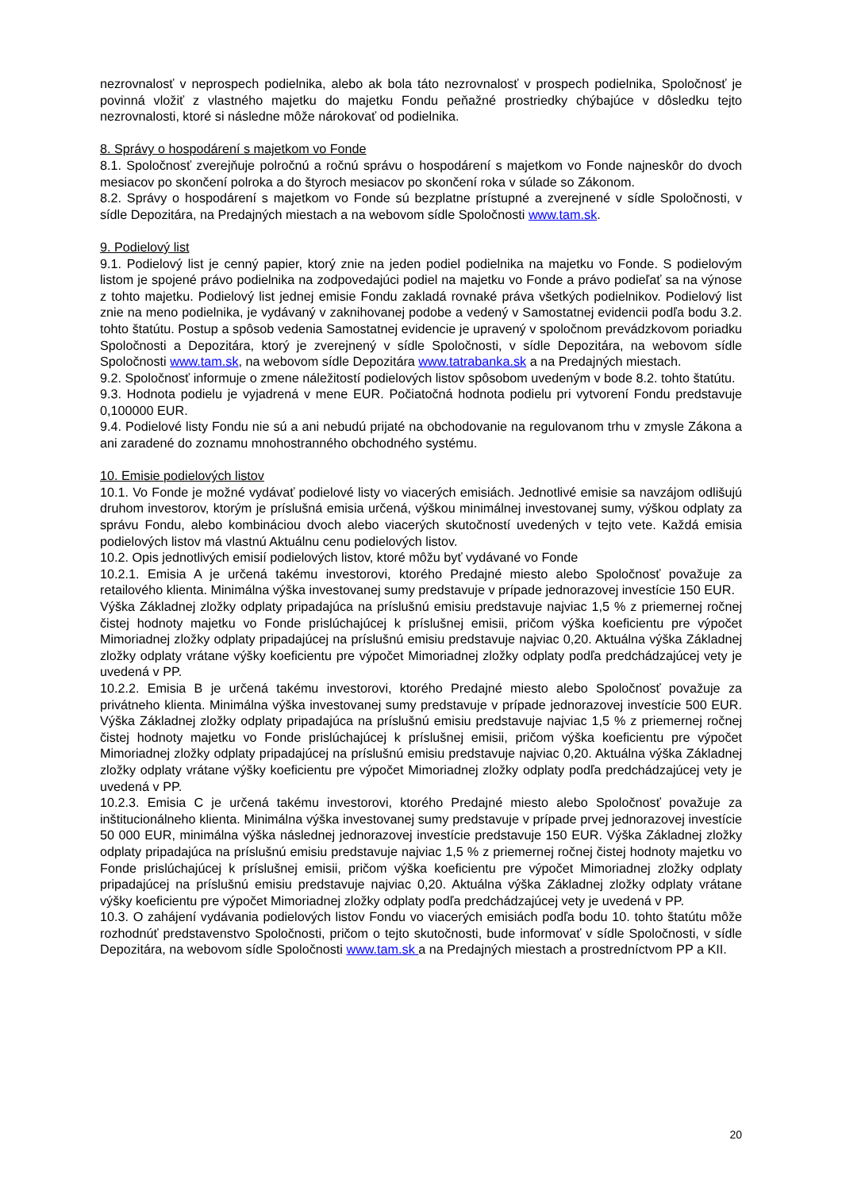nezrovnalosť v neprospech podielnika, alebo ak bola táto nezrovnalosť v prospech podielnika, Spoločnosť je povinná vložiť z vlastného majetku do majetku Fondu peňažné prostriedky chýbajúce v dôsledku tejto nezrovnalosti, ktoré si následne môže nárokovať od podielnika.
8. Správy o hospodárení s majetkom vo Fonde
8.1. Spoločnosť zverejňuje polročnú a ročnú správu o hospodárení s majetkom vo Fonde najneskôr do dvoch mesiacov po skončení polroka a do štyroch mesiacov po skončení roka v súlade so Zákonom.
8.2. Správy o hospodárení s majetkom vo Fonde sú bezplatne prístupné a zverejnené v sídle Spoločnosti, v sídle Depozitára, na Predajných miestach a na webovom sídle Spoločnosti www.tam.sk.
9. Podielový list
9.1. Podielový list je cenný papier, ktorý znie na jeden podiel podielnika na majetku vo Fonde. S podielovým listom je spojené právo podielnika na zodpovedajúci podiel na majetku vo Fonde a právo podieľať sa na výnose z tohto majetku. Podielový list jednej emisie Fondu zakladá rovnaké práva všetkých podielnikov. Podielový list znie na meno podielnika, je vydávaný v zaknihovanej podobe a vedený v Samostatnej evidencii podľa bodu 3.2. tohto štatútu. Postup a spôsob vedenia Samostatnej evidencie je upravený v spoločnom prevádzkovom poriadku Spoločnosti a Depozitára, ktorý je zverejnený v sídle Spoločnosti, v sídle Depozitára, na webovom sídle Spoločnosti www.tam.sk, na webovom sídle Depozitára www.tatrabanka.sk a na Predajných miestach.
9.2. Spoločnosť informuje o zmene náležitostí podielových listov spôsobom uvedeným v bode 8.2. tohto štatútu.
9.3. Hodnota podielu je vyjadrená v mene EUR. Počiatočná hodnota podielu pri vytvorení Fondu predstavuje 0,100000 EUR.
9.4. Podielové listy Fondu nie sú a ani nebudú prijaté na obchodovanie na regulovanom trhu v zmysle Zákona a ani zaradené do zoznamu mnohostranného obchodného systému.
10. Emisie podielových listov
10.1. Vo Fonde je možné vydávať podielové listy vo viacerých emisiách. Jednotlivé emisie sa navzájom odlišujú druhom investorov, ktorým je príslušná emisia určená, výškou minimálnej investovanej sumy, výškou odplaty za správu Fondu, alebo kombináciou dvoch alebo viacerých skutočností uvedených v tejto vete. Každá emisia podielových listov má vlastnú Aktuálnu cenu podielových listov.
10.2. Opis jednotlivých emisií podielových listov, ktoré môžu byť vydávané vo Fonde
10.2.1. Emisia A je určená takému investorovi, ktorého Predajné miesto alebo Spoločnosť považuje za retailového klienta. Minimálna výška investovanej sumy predstavuje v prípade jednorazovej investície 150 EUR.
Výška Základnej zložky odplaty pripadajúca na príslušnú emisiu predstavuje najviac 1,5 % z priemernej ročnej čistej hodnoty majetku vo Fonde prislúchajúcej k príslušnej emisii, pričom výška koeficientu pre výpočet Mimoriadnej zložky odplaty pripadajúcej na príslušnú emisiu predstavuje najviac 0,20. Aktuálna výška Základnej zložky odplaty vrátane výšky koeficientu pre výpočet Mimoriadnej zložky odplaty podľa predchádzajúcej vety je uvedená v PP.
10.2.2. Emisia B je určená takému investorovi, ktorého Predajné miesto alebo Spoločnosť považuje za privátneho klienta. Minimálna výška investovanej sumy predstavuje v prípade jednorazovej investície 500 EUR. Výška Základnej zložky odplaty pripadajúca na príslušnú emisiu predstavuje najviac 1,5 % z priemernej ročnej čistej hodnoty majetku vo Fonde prislúchajúcej k príslušnej emisii, pričom výška koeficientu pre výpočet Mimoriadnej zložky odplaty pripadajúcej na príslušnú emisiu predstavuje najviac 0,20. Aktuálna výška Základnej zložky odplaty vrátane výšky koeficientu pre výpočet Mimoriadnej zložky odplaty podľa predchádzajúcej vety je uvedená v PP.
10.2.3. Emisia C je určená takému investorovi, ktorého Predajné miesto alebo Spoločnosť považuje za inštitucionálneho klienta. Minimálna výška investovanej sumy predstavuje v prípade prvej jednorazovej investície 50 000 EUR, minimálna výška následnej jednorazovej investície predstavuje 150 EUR. Výška Základnej zložky odplaty pripadajúca na príslušnú emisiu predstavuje najviac 1,5 % z priemernej ročnej čistej hodnoty majetku vo Fonde prislúchajúcej k príslušnej emisii, pričom výška koeficientu pre výpočet Mimoriadnej zložky odplaty pripadajúcej na príslušnú emisiu predstavuje najviac 0,20. Aktuálna výška Základnej zložky odplaty vrátane výšky koeficientu pre výpočet Mimoriadnej zložky odplaty podľa predchádzajúcej vety je uvedená v PP.
10.3. O zahájení vydávania podielových listov Fondu vo viacerých emisiách podľa bodu 10. tohto štatútu môže rozhodnúť predstavenstvo Spoločnosti, pričom o tejto skutočnosti, bude informovať v sídle Spoločnosti, v sídle Depozitára, na webovom sídle Spoločnosti www.tam.sk a na Predajných miestach a prostredníctvom PP a KII.
20